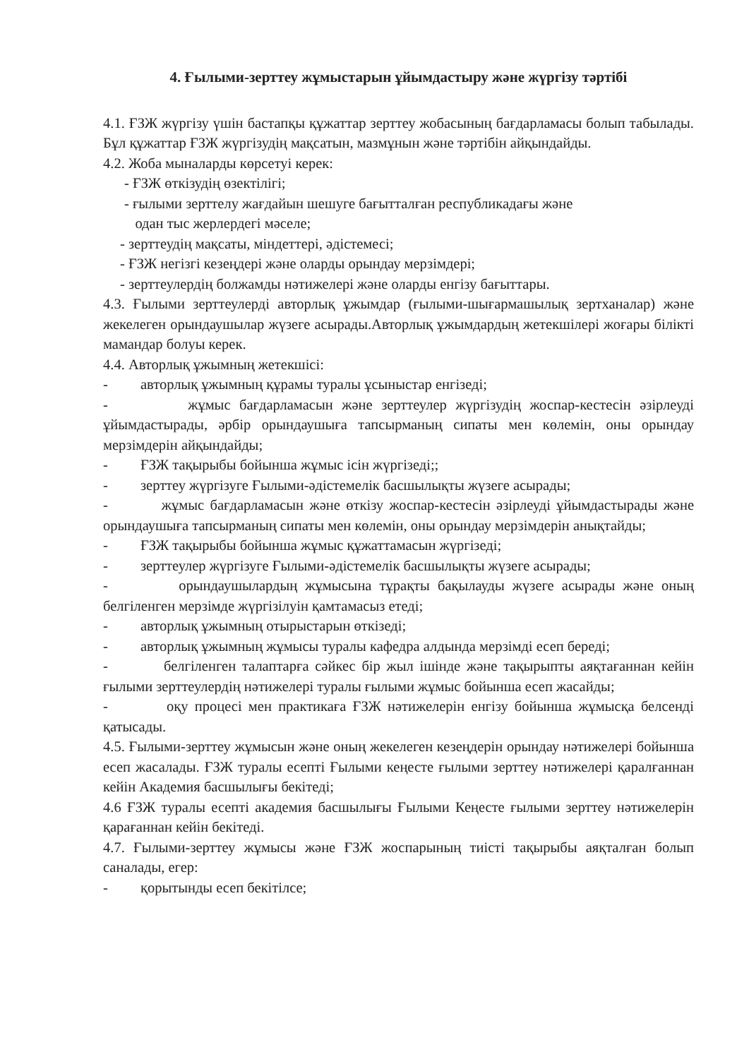4. Ғылыми-зерттеу жұмыстарын ұйымдастыру және жүргізу тәртібі
4.1. ҒЗЖ жүргізу үшін бастапқы құжаттар зерттеу жобасының бағдарламасы болып табылады. Бұл құжаттар ҒЗЖ жүргізудің мақсатын, мазмұнын және тәртібін айқындайды.
4.2. Жоба мыналарды көрсетуі керек:
- ҒЗЖ өткізудің өзектілігі;
- ғылыми зерттелу жағдайын шешуге бағытталған республикадағы және
одан тыс жерлердегі мәселе;
- зерттеудің мақсаты, міндеттері, әдістемесі;
- ҒЗЖ негізгі кезеңдері және оларды орындау мерзімдері;
- зерттеулердің болжамды нәтижелері және оларды енгізу бағыттары.
4.3. Ғылыми зерттеулерді авторлық ұжымдар (ғылыми-шығармашылық зертханалар) және жекелеген орындаушылар жүзеге асырады.Авторлық ұжымдардың жетекшілері жоғары білікті мамандар болуы керек.
4.4. Авторлық ұжымның жетекшісі:
- авторлық ұжымның құрамы туралы ұсыныстар енгізеді;
- жұмыс бағдарламасын және зерттеулер жүргізудің жоспар-кестесін әзірлеуді ұйымдастырады, әрбір орындаушыға тапсырманың сипаты мен көлемін, оны орындау мерзімдерін айқындайды;
- ҒЗЖ тақырыбы бойынша жұмыс ісін жүргізеді;;
- зерттеу жүргізуге Ғылыми-әдістемелік басшылықты жүзеге асырады;
- жұмыс бағдарламасын және өткізу жоспар-кестесін әзірлеуді ұйымдастырады және орындаушыға тапсырманың сипаты мен көлемін, оны орындау мерзімдерін анықтайды;
- ҒЗЖ тақырыбы бойынша жұмыс құжаттамасын жүргізеді;
- зерттеулер жүргізуге Ғылыми-әдістемелік басшылықты жүзеге асырады;
- орындаушылардың жұмысына тұрақты бақылауды жүзеге асырады және оның белгіленген мерзімде жүргізілуін қамтамасыз етеді;
- авторлық ұжымның отырыстарын өткізеді;
- авторлық ұжымның жұмысы туралы кафедра алдында мерзімді есеп береді;
- белгіленген талаптарға сәйкес бір жыл ішінде және тақырыпты аяқтағаннан кейін ғылыми зерттеулердің нәтижелері туралы ғылыми жұмыс бойынша есеп жасайды;
- оқу процесі мен практикаға ҒЗЖ нәтижелерін енгізу бойынша жұмысқа белсенді қатысады.
4.5. Ғылыми-зерттеу жұмысын және оның жекелеген кезеңдерін орындау нәтижелері бойынша есеп жасалады. ҒЗЖ туралы есепті Ғылыми кеңесте ғылыми зерттеу нәтижелері қаралғаннан кейін Академия басшылығы бекітеді;
4.6 ҒЗЖ туралы есепті академия басшылығы Ғылыми Кеңесте ғылыми зерттеу нәтижелерін қарағаннан кейін бекітеді.
4.7. Ғылыми-зерттеу жұмысы және ҒЗЖ жоспарының тиісті тақырыбы аяқталған болып саналады, егер:
- қорытынды есеп бекітілсе;